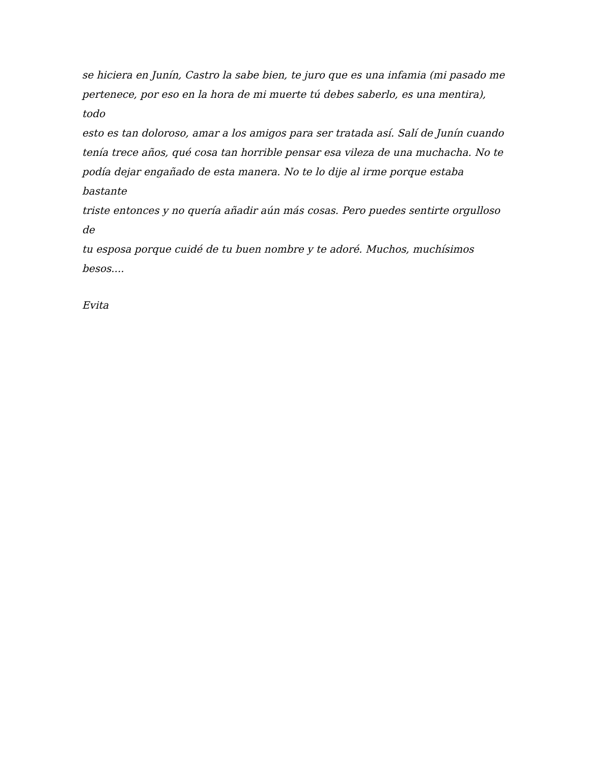se hiciera en Junín, Castro la sabe bien, te juro que es una infamia (mi pasado me
pertenece, por eso en la hora de mi muerte tú debes saberlo, es una mentira), todo
esto es tan doloroso, amar a los amigos para ser tratada así. Salí de Junín cuando
tenía trece años, qué cosa tan horrible pensar esa vileza de una muchacha. No te
podía dejar engañado de esta manera. No te lo dije al irme porque estaba bastante
triste entonces y no quería añadir aún más cosas. Pero puedes sentirte orgulloso de
tu esposa porque cuidé de tu buen nombre y te adoré. Muchos, muchísimos
besos....
Evita